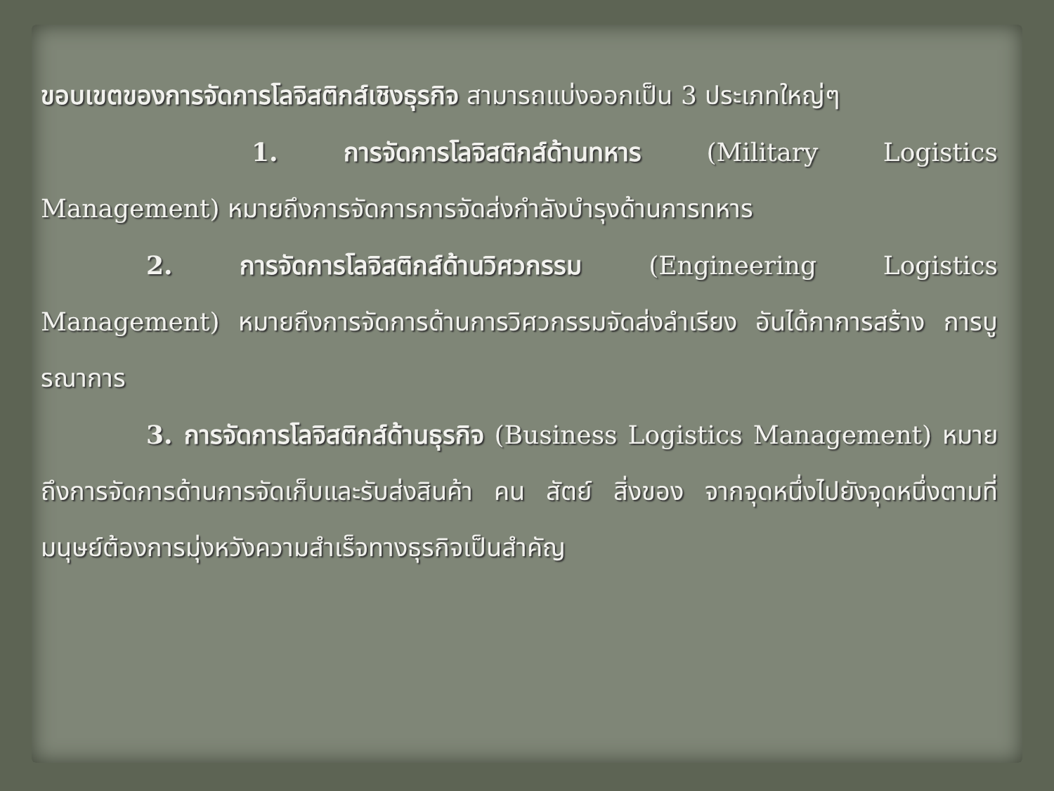ขอบเขตของการจัดการโลจิสติกส์เชิงธุรกิจ สามารถแบ่งออกเป็น 3 ประเภทใหญ่ๆ
1. การจัดการโลจิสติกส์ด้านทหาร (Military Logistics Management) หมายถึงการจัดการการจัดส่งกำลังบำรุงด้านการทหาร
2. การจัดการโลจิสติกส์ด้านวิศวกรรม (Engineering Logistics Management) หมายถึงการจัดการด้านการวิศวกรรมจัดส่งลำเรียง อันได้กาการสร้าง การบูรณาการ
3. การจัดการโลจิสติกส์ด้านธุรกิจ (Business Logistics Management) หมายถึงการจัดการด้านการจัดเก็บและรับส่งสินค้า คน สัตย์ สิ่งของ จากจุดหนึ่งไปยังจุดหนึ่งตามที่มนุษย์ต้องการมุ่งหวังความสำเร็จทางธุรกิจเป็นสำคัญ